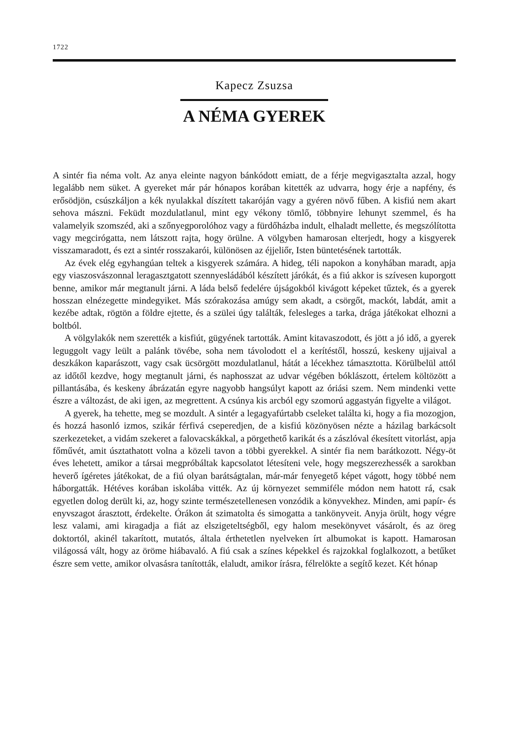1722
Kapecz Zsuzsa
A NÉMA GYEREK
A sintér fia néma volt. Az anya eleinte nagyon bánkódott emiatt, de a férje megvigasztalta azzal, hogy legalább nem süket. A gyereket már pár hónapos korában kitették az udvarra, hogy érje a napfény, és erősödjön, csúszkáljon a kék nyulakkal díszített takaróján vagy a gyéren növő fűben. A kisfiú nem akart sehova mászni. Feküdt mozdulatlanul, mint egy vékony tömlő, többnyire lehunyt szemmel, és ha valamelyik szomszéd, aki a szőnyegporolóhoz vagy a fürdőházba indult, elhaladt mellette, és megszólította vagy megcirógatta, nem látszott rajta, hogy örülne. A völgyben hamarosan elterjedt, hogy a kisgyerek visszamaradott, és ezt a sintér rosszakarói, különösen az éjjeliőr, Isten büntetésének tartották.
Az évek elég egyhangúan teltek a kisgyerek számára. A hideg, téli napokon a konyhában maradt, apja egy viaszosvászonnal leragasztgatott szennyesládából készített járókát, és a fiú akkor is szívesen kuporgott benne, amikor már megtanult járni. A láda belső fedelére újságokból kivágott képeket tűztek, és a gyerek hosszan elnézegette mindegyiket. Más szórakozása amúgy sem akadt, a csörgőt, mackót, labdát, amit a kezébe adtak, rögtön a földre ejtette, és a szülei úgy találták, felesleges a tarka, drága játékokat elhozni a boltból.
A völgylakók nem szerették a kisfiút, gügyének tartották. Amint kitavaszodott, és jött a jó idő, a gyerek leguggolt vagy leült a palánk tövébe, soha nem távolodott el a kerítéstől, hosszú, keskeny ujjaival a deszkákon kaparászott, vagy csak ücsörgött mozdulatlanul, hátát a lécekhez támasztotta. Körülbelül attól az időtől kezdve, hogy megtanult járni, és naphosszat az udvar végében bóklászott, értelem költözött a pillantásába, és keskeny ábrázatán egyre nagyobb hangsúlyt kapott az óriási szem. Nem mindenki vette észre a változást, de aki igen, az megrettent. A csúnya kis arcból egy szomorú aggastyán figyelte a világot.
A gyerek, ha tehette, meg se mozdult. A sintér a legagyafúrtabb cseleket találta ki, hogy a fia mozogjon, és hozzá hasonló izmos, szikár férfivá cseperedjen, de a kisfiú közönyösen nézte a házilag barkácsolt szerkezeteket, a vidám szekeret a falovacskákkal, a pörgethető karikát és a zászlóval ékesített vitorlást, apja főművét, amit úsztathatott volna a közeli tavon a többi gyerekkel. A sintér fia nem barátkozott. Négy-öt éves lehetett, amikor a társai megpróbáltak kapcsolatot létesíteni vele, hogy megszerezhessék a sarokban heverő ígéretes játékokat, de a fiú olyan barátságtalan, már-már fenyegető képet vágott, hogy többé nem háborgatták. Hétéves korában iskolába vitték. Az új környezet semmiféle módon nem hatott rá, csak egyetlen dolog derült ki, az, hogy szinte természetellenesen vonzódik a könyvekhez. Minden, ami papír- és enyvszagot árasztott, érdekelte. Órákon át szimatolta és simogatta a tankönyveit. Anyja örült, hogy végre lesz valami, ami kiragadja a fiát az elszigeteltségből, egy halom mesekönyvet vásárolt, és az öreg doktortól, akinél takarított, mutatós, általa érthetetlen nyelveken írt albumokat is kapott. Hamarosan világossá vált, hogy az öröme hiábavaló. A fiú csak a színes képekkel és rajzokkal foglalkozott, a betűket észre sem vette, amikor olvasásra tanították, elaludt, amikor írásra, félrelökte a segítő kezet. Két hónap